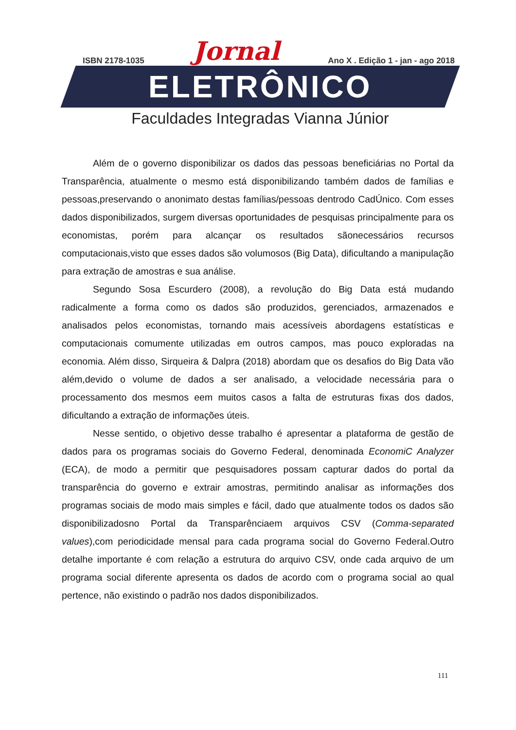ISBN 2178-1035 Jornal Ano X . Edição 1 - jan - ago 2018
ELETRÔNICO
Faculdades Integradas Vianna Júnior
Além de o governo disponibilizar os dados das pessoas beneficiárias no Portal da Transparência, atualmente o mesmo está disponibilizando também dados de famílias e pessoas,preservando o anonimato destas famílias/pessoas dentrodo CadÚnico. Com esses dados disponibilizados, surgem diversas oportunidades de pesquisas principalmente para os economistas, porém para alcançar os resultados sãonecessários recursos computacionais,visto que esses dados são volumosos (Big Data), dificultando a manipulação para extração de amostras e sua análise.
Segundo Sosa Escurdero (2008), a revolução do Big Data está mudando radicalmente a forma como os dados são produzidos, gerenciados, armazenados e analisados pelos economistas, tornando mais acessíveis abordagens estatísticas e computacionais comumente utilizadas em outros campos, mas pouco exploradas na economia. Além disso, Sirqueira & Dalpra (2018) abordam que os desafios do Big Data vão além,devido o volume de dados a ser analisado, a velocidade necessária para o processamento dos mesmos eem muitos casos a falta de estruturas fixas dos dados, dificultando a extração de informações úteis.
Nesse sentido, o objetivo desse trabalho é apresentar a plataforma de gestão de dados para os programas sociais do Governo Federal, denominada EconomiC Analyzer (ECA), de modo a permitir que pesquisadores possam capturar dados do portal da transparência do governo e extrair amostras, permitindo analisar as informações dos programas sociais de modo mais simples e fácil, dado que atualmente todos os dados são disponibilizadosno Portal da Transparênciaem arquivos CSV (Comma-separated values),com periodicidade mensal para cada programa social do Governo Federal.Outro detalhe importante é com relação a estrutura do arquivo CSV, onde cada arquivo de um programa social diferente apresenta os dados de acordo com o programa social ao qual pertence, não existindo o padrão nos dados disponibilizados.
111